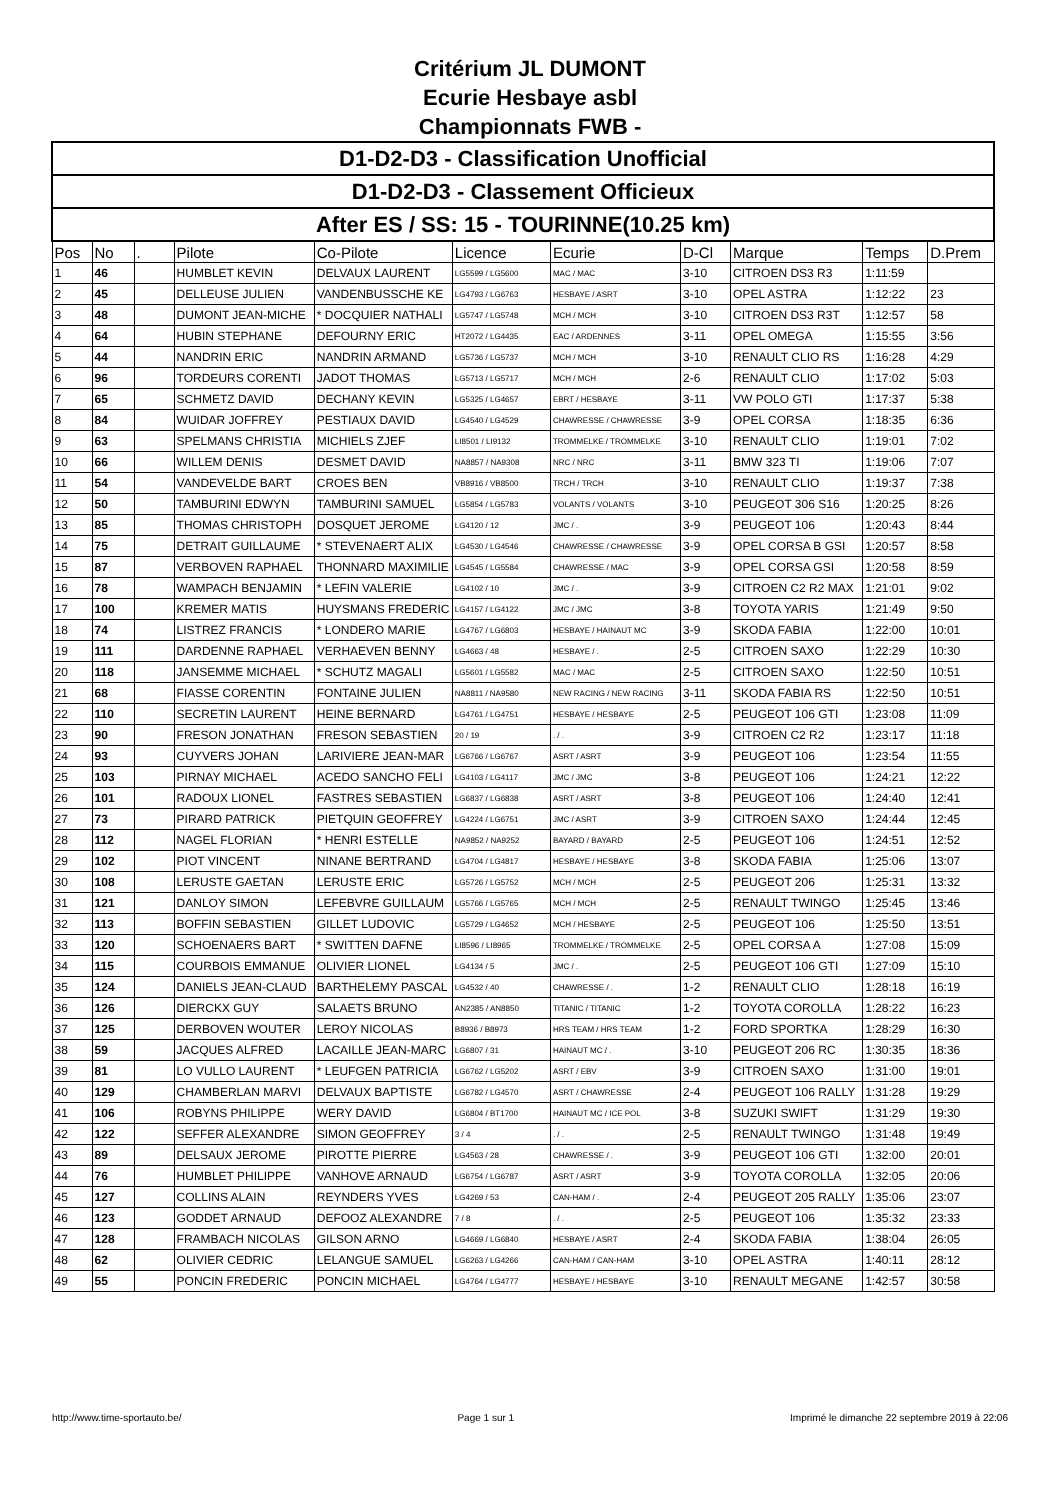Critérium JL DUMONT
Ecurie Hesbaye asbl
Championnats FWB -
| D1-D2-D3 - Classification Unofficial | | | | | | | | | | |
| D1-D2-D3 - Classement Officieux | | | | | | | | | | |
| After ES / SS: 15 - TOURINNE(10.25 km) | | | | | | | | | | |
| Pos | No | . | Pilote | Co-Pilote | Licence | Ecurie | D-Cl | Marque | Temps | D.Prem |
| 1 | 46 | | HUMBLET KEVIN | DELVAUX LAURENT | LG5599 / LG5600 | MAC / MAC | 3-10 | CITROEN DS3 R3 | 1:11:59 | |
| 2 | 45 | | DELLEUSE JULIEN | VANDENBUSSCHE KE | LG4793 / LG6763 | HESBAYE / ASRT | 3-10 | OPEL ASTRA | 1:12:22 | 23 |
| 3 | 48 | | DUMONT JEAN-MICHE | * DOCQUIER NATHALI | LG5747 / LG5748 | MCH / MCH | 3-10 | CITROEN DS3 R3T | 1:12:57 | 58 |
| 4 | 64 | | HUBIN STEPHANE | DEFOURNY ERIC | HT2072 / LG4435 | EAC / ARDENNES | 3-11 | OPEL OMEGA | 1:15:55 | 3:56 |
| 5 | 44 | | NANDRIN ERIC | NANDRIN ARMAND | LG5736 / LG5737 | MCH / MCH | 3-10 | RENAULT CLIO RS | 1:16:28 | 4:29 |
| 6 | 96 | | TORDEURS CORENTI | JADOT THOMAS | LG5713 / LG5717 | MCH / MCH | 2-6 | RENAULT CLIO | 1:17:02 | 5:03 |
| 7 | 65 | | SCHMETZ DAVID | DECHANY KEVIN | LG5325 / LG4657 | EBRT / HESBAYE | 3-11 | VW POLO GTI | 1:17:37 | 5:38 |
| 8 | 84 | | WUIDAR JOFFREY | PESTIAUX DAVID | LG4540 / LG4529 | CHAWRESSE / CHAWRESSE | 3-9 | OPEL CORSA | 1:18:35 | 6:36 |
| 9 | 63 | | SPELMANS CHRISTIA | MICHIELS ZJEF | LI8501 / LI9132 | TROMMELKE / TROMMELKE | 3-10 | RENAULT CLIO | 1:19:01 | 7:02 |
| 10 | 66 | | WILLEM DENIS | DESMET DAVID | NA8857 / NA9308 | NRC / NRC | 3-11 | BMW 323 TI | 1:19:06 | 7:07 |
| 11 | 54 | | VANDEVELDE BART | CROES BEN | VB8916 / VB8500 | TRCH / TRCH | 3-10 | RENAULT CLIO | 1:19:37 | 7:38 |
| 12 | 50 | | TAMBURINI EDWYN | TAMBURINI SAMUEL | LG5854 / LG5783 | VOLANTS / VOLANTS | 3-10 | PEUGEOT 306 S16 | 1:20:25 | 8:26 |
| 13 | 85 | | THOMAS CHRISTOPH | DOSQUET JEROME | LG4120 / 12 | JMC / . | 3-9 | PEUGEOT 106 | 1:20:43 | 8:44 |
| 14 | 75 | | DETRAIT GUILLAUME | * STEVENAERT ALIX | LG4530 / LG4546 | CHAWRESSE / CHAWRESSE | 3-9 | OPEL CORSA B GSI | 1:20:57 | 8:58 |
| 15 | 87 | | VERBOVEN RAPHAEL | THONNARD MAXIMILIE | LG4545 / LG5584 | CHAWRESSE / MAC | 3-9 | OPEL CORSA GSI | 1:20:58 | 8:59 |
| 16 | 78 | | WAMPACH BENJAMIN | * LEFIN VALERIE | LG4102 / 10 | JMC / . | 3-9 | CITROEN C2 R2 MAX | 1:21:01 | 9:02 |
| 17 | 100 | | KREMER MATIS | HUYSMANS FREDERIC | LG4157 / LG4122 | JMC / JMC | 3-8 | TOYOTA YARIS | 1:21:49 | 9:50 |
| 18 | 74 | | LISTREZ FRANCIS | * LONDERO MARIE | LG4767 / LG6803 | HESBAYE / HAINAUT MC | 3-9 | SKODA FABIA | 1:22:00 | 10:01 |
| 19 | 111 | | DARDENNE RAPHAEL | VERHAEVEN BENNY | LG4663 / 48 | HESBAYE / . | 2-5 | CITROEN SAXO | 1:22:29 | 10:30 |
| 20 | 118 | | JANSEMME MICHAEL | * SCHUTZ MAGALI | LG5601 / LG5582 | MAC / MAC | 2-5 | CITROEN SAXO | 1:22:50 | 10:51 |
| 21 | 68 | | FIASSE CORENTIN | FONTAINE JULIEN | NA8811 / NA9580 | NEW RACING / NEW RACING | 3-11 | SKODA FABIA RS | 1:22:50 | 10:51 |
| 22 | 110 | | SECRETIN LAURENT | HEINE BERNARD | LG4761 / LG4751 | HESBAYE / HESBAYE | 2-5 | PEUGEOT 106 GTI | 1:23:08 | 11:09 |
| 23 | 90 | | FRESON JONATHAN | FRESON SEBASTIEN | 20 / 19 | . / . | 3-9 | CITROEN C2 R2 | 1:23:17 | 11:18 |
| 24 | 93 | | CUYVERS JOHAN | LARIVIERE JEAN-MAR | LG6766 / LG6767 | ASRT / ASRT | 3-9 | PEUGEOT 106 | 1:23:54 | 11:55 |
| 25 | 103 | | PIRNAY MICHAEL | ACEDO SANCHO FELI | LG4103 / LG4117 | JMC / JMC | 3-8 | PEUGEOT 106 | 1:24:21 | 12:22 |
| 26 | 101 | | RADOUX LIONEL | FASTRES SEBASTIEN | LG6837 / LG6838 | ASRT / ASRT | 3-8 | PEUGEOT 106 | 1:24:40 | 12:41 |
| 27 | 73 | | PIRARD PATRICK | PIETQUIN GEOFFREY | LG4224 / LG6751 | JMC / ASRT | 3-9 | CITROEN SAXO | 1:24:44 | 12:45 |
| 28 | 112 | | NAGEL FLORIAN | * HENRI ESTELLE | NA9852 / NA9252 | BAYARD / BAYARD | 2-5 | PEUGEOT 106 | 1:24:51 | 12:52 |
| 29 | 102 | | PIOT VINCENT | NINANE BERTRAND | LG4704 / LG4817 | HESBAYE / HESBAYE | 3-8 | SKODA FABIA | 1:25:06 | 13:07 |
| 30 | 108 | | LERUSTE GAETAN | LERUSTE ERIC | LG5726 / LG5752 | MCH / MCH | 2-5 | PEUGEOT 206 | 1:25:31 | 13:32 |
| 31 | 121 | | DANLOY SIMON | LEFEBVRE GUILLAUM | LG5766 / LG5765 | MCH / MCH | 2-5 | RENAULT TWINGO | 1:25:45 | 13:46 |
| 32 | 113 | | BOFFIN SEBASTIEN | GILLET LUDOVIC | LG5729 / LG4652 | MCH / HESBAYE | 2-5 | PEUGEOT 106 | 1:25:50 | 13:51 |
| 33 | 120 | | SCHOENAERS BART | * SWITTEN DAFNE | LI8596 / LI8965 | TROMMELKE / TROMMELKE | 2-5 | OPEL CORSA A | 1:27:08 | 15:09 |
| 34 | 115 | | COURBOIS EMMANUE | OLIVIER LIONEL | LG4134 / 5 | JMC / . | 2-5 | PEUGEOT 106 GTI | 1:27:09 | 15:10 |
| 35 | 124 | | DANIELS JEAN-CLAUD | BARTHELEMY PASCAL | LG4532 / 40 | CHAWRESSE / . | 1-2 | RENAULT CLIO | 1:28:18 | 16:19 |
| 36 | 126 | | DIERCKX GUY | SALAETS BRUNO | AN2385 / AN8850 | TITANIC / TITANIC | 1-2 | TOYOTA COROLLA | 1:28:22 | 16:23 |
| 37 | 125 | | DERBOVEN WOUTER | LEROY NICOLAS | B8936 / B8973 | HRS TEAM / HRS TEAM | 1-2 | FORD SPORTKA | 1:28:29 | 16:30 |
| 38 | 59 | | JACQUES ALFRED | LACAILLE JEAN-MARC | LG6807 / 31 | HAINAUT MC / . | 3-10 | PEUGEOT 206 RC | 1:30:35 | 18:36 |
| 39 | 81 | | LO VULLO LAURENT | * LEUFGEN PATRICIA | LG6762 / LG5202 | ASRT / EBV | 3-9 | CITROEN SAXO | 1:31:00 | 19:01 |
| 40 | 129 | | CHAMBERLAN MARVI | DELVAUX BAPTISTE | LG6782 / LG4570 | ASRT / CHAWRESSE | 2-4 | PEUGEOT 106 RALLY | 1:31:28 | 19:29 |
| 41 | 106 | | ROBYNS PHILIPPE | WERY DAVID | LG6804 / BT1700 | HAINAUT MC / ICE POL | 3-8 | SUZUKI SWIFT | 1:31:29 | 19:30 |
| 42 | 122 | | SEFFER ALEXANDRE | SIMON GEOFFREY | 3 / 4 | . / . | 2-5 | RENAULT TWINGO | 1:31:48 | 19:49 |
| 43 | 89 | | DELSAUX JEROME | PIROTTE PIERRE | LG4563 / 28 | CHAWRESSE / . | 3-9 | PEUGEOT 106 GTI | 1:32:00 | 20:01 |
| 44 | 76 | | HUMBLET PHILIPPE | VANHOVE ARNAUD | LG6754 / LG6787 | ASRT / ASRT | 3-9 | TOYOTA COROLLA | 1:32:05 | 20:06 |
| 45 | 127 | | COLLINS ALAIN | REYNDERS YVES | LG4269 / 53 | CAN-HAM / . | 2-4 | PEUGEOT 205 RALLY | 1:35:06 | 23:07 |
| 46 | 123 | | GODDET ARNAUD | DEFOOZ ALEXANDRE | 7 / 8 | . / . | 2-5 | PEUGEOT 106 | 1:35:32 | 23:33 |
| 47 | 128 | | FRAMBACH NICOLAS | GILSON ARNO | LG4669 / LG6840 | HESBAYE / ASRT | 2-4 | SKODA FABIA | 1:38:04 | 26:05 |
| 48 | 62 | | OLIVIER CEDRIC | LELANGUE SAMUEL | LG6263 / LG4266 | CAN-HAM / CAN-HAM | 3-10 | OPEL ASTRA | 1:40:11 | 28:12 |
| 49 | 55 | | PONCIN FREDERIC | PONCIN MICHAEL | LG4764 / LG4777 | HESBAYE / HESBAYE | 3-10 | RENAULT MEGANE | 1:42:57 | 30:58 |
http://www.time-sportauto.be/ Page 1 sur 1 Imprimé le dimanche 22 septembre 2019 à 22:06